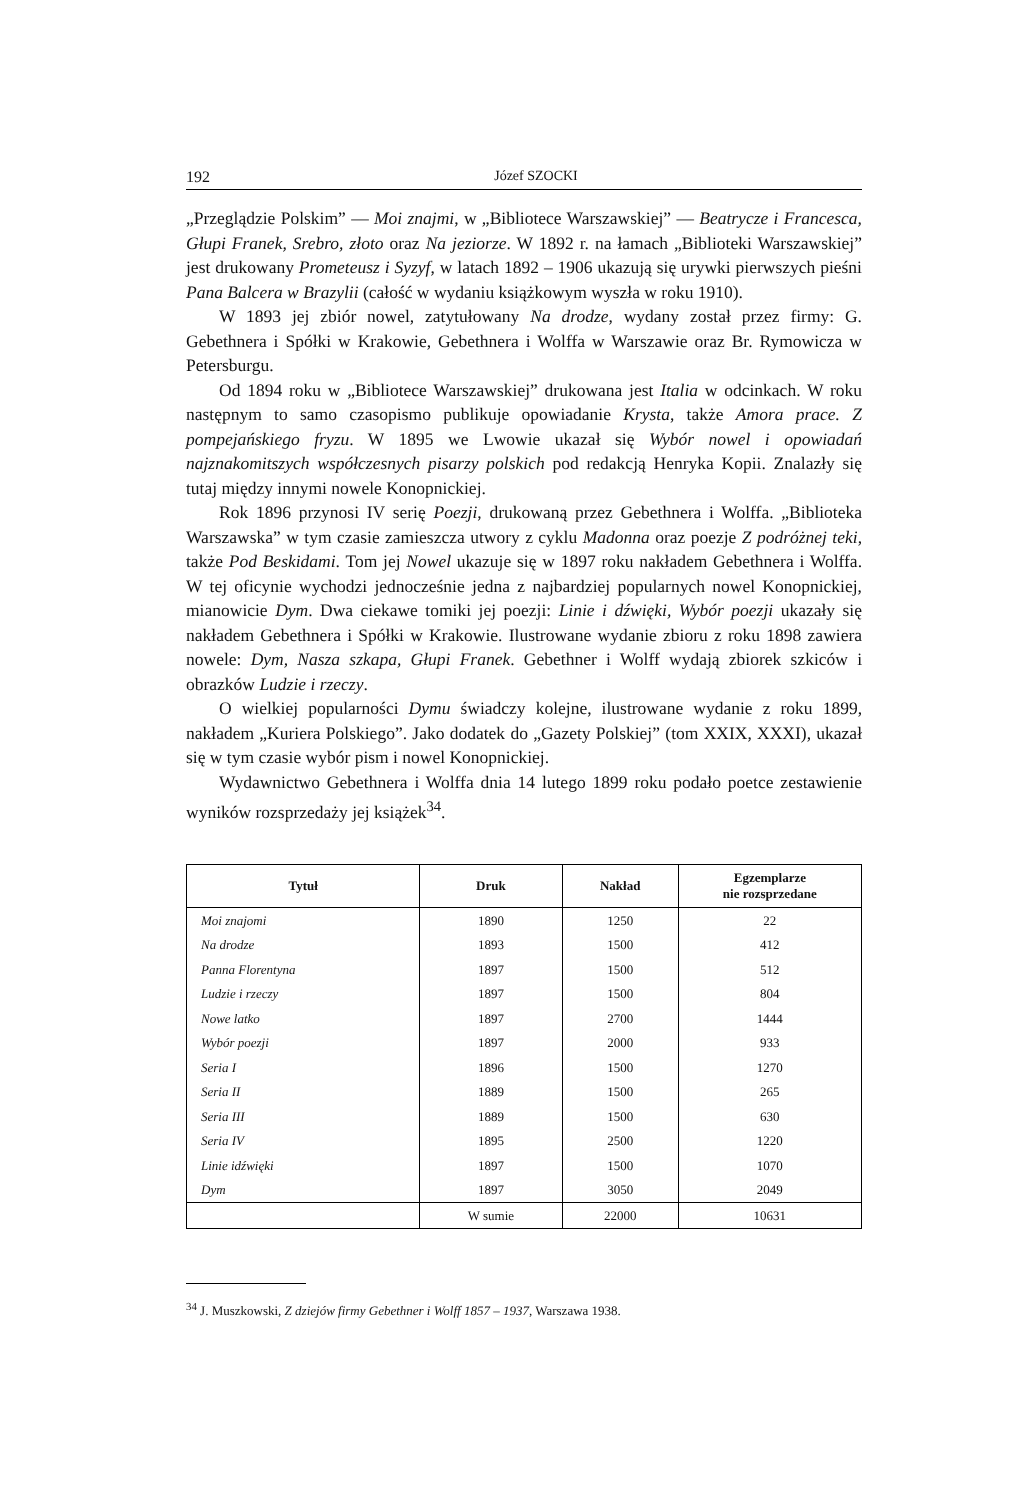192 Józef SZOCKI
„Przeglądzie Polskim” — Moi znajmi, w „Bibliotece Warszawskiej” — Beatrycze i Francesca, Głupi Franek, Srebro, złoto oraz Na jeziorze. W 1892 r. na łamach „Biblioteki Warszawskiej” jest drukowany Prometeusz i Syzyf, w latach 1892 – 1906 ukazują się urywki pierwszych pieśni Pana Balcera w Brazylii (całość w wydaniu książkowym wyszła w roku 1910).
W 1893 jej zbiór nowel, zatytułowany Na drodze, wydany został przez firmy: G. Gebethnera i Spółki w Krakowie, Gebethnera i Wolffa w Warszawie oraz Br. Rymowicza w Petersburgu.
Od 1894 roku w „Bibliotece Warszawskiej” drukowana jest Italia w odcinkach. W roku następnym to samo czasopismo publikuje opowiadanie Krysta, także Amora prace. Z pompejańskiego fryzu. W 1895 we Lwowie ukazał się Wybór nowel i opowiadań najznakomitszych współczesnych pisarzy polskich pod redakcją Henryka Kopii. Znalazły się tutaj między innymi nowele Konopnickiej.
Rok 1896 przynosi IV serię Poezji, drukowaną przez Gebethnera i Wolffa. „Biblioteka Warszawska” w tym czasie zamieszcza utwory z cyklu Madonna oraz poezje Z podróżnej teki, także Pod Beskidami. Tom jej Nowel ukazuje się w 1897 roku nakładem Gebethnera i Wolffa. W tej oficynie wychodzi jednocześnie jedna z najbardziej popularnych nowel Konopnickiej, mianowicie Dym. Dwa ciekawe tomiki jej poezji: Linie i dźwięki, Wybór poezji ukazały się nakładem Gebethnera i Spółki w Krakowie. Ilustrowane wydanie zbioru z roku 1898 zawiera nowele: Dym, Nasza szkapa, Głupi Franek. Gebethner i Wolff wydają zbiorek szkiców i obrazków Ludzie i rzeczy.
O wielkiej popularności Dymu świadczy kolejne, ilustrowane wydanie z roku 1899, nakładem „Kuriera Polskiego”. Jako dodatek do „Gazety Polskiej” (tom XXIX, XXXI), ukazał się w tym czasie wybór pism i nowel Konopnickiej.
Wydawnictwo Gebethnera i Wolffa dnia 14 lutego 1899 roku podało poetce zestawienie wyników rozsprzedaży jej książek<sup>34</sup>.
| Tytuł | Druk | Nakład | Egzemplarze nie rozsprzedane |
| --- | --- | --- | --- |
| Moi znajomi | 1890 | 1250 | 22 |
| Na drodze | 1893 | 1500 | 412 |
| Panna Florentyna | 1897 | 1500 | 512 |
| Ludzie i rzeczy | 1897 | 1500 | 804 |
| Nowe latko | 1897 | 2700 | 1444 |
| Wybór poezji | 1897 | 2000 | 933 |
| Seria I | 1896 | 1500 | 1270 |
| Seria II | 1889 | 1500 | 265 |
| Seria III | 1889 | 1500 | 630 |
| Seria IV | 1895 | 2500 | 1220 |
| Linie idźwięki | 1897 | 1500 | 1070 |
| Dym | 1897 | 3050 | 2049 |
| | W sumie | 22000 | 10631 |
<sup>34</sup> J. Muszkowski, Z dziejów firmy Gebethner i Wolff 1857 – 1937, Warszawa 1938.